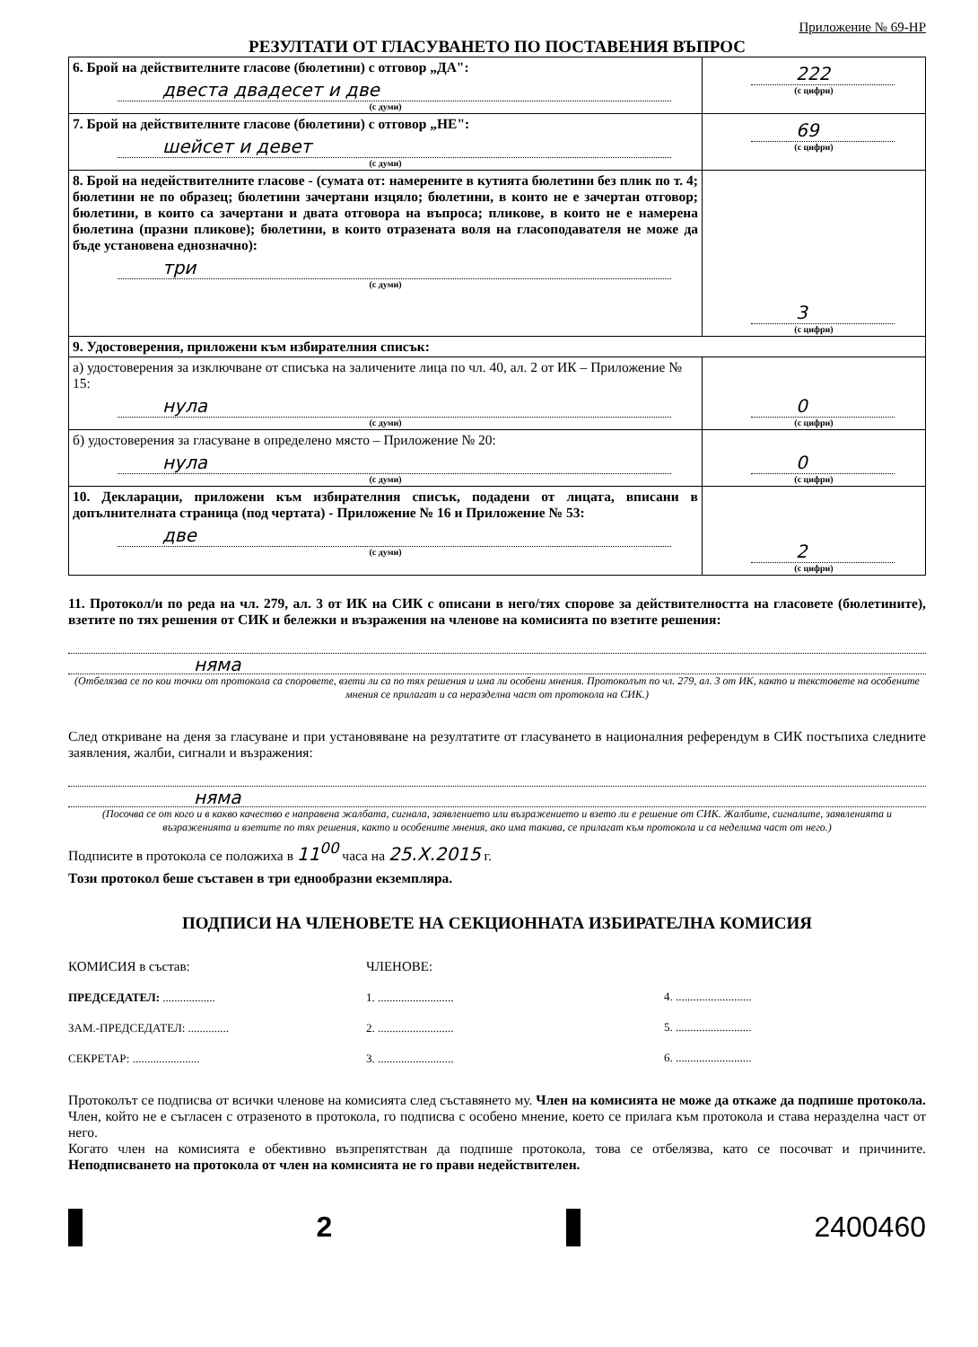Приложение № 69-НР
РЕЗУЛТАТИ ОТ ГЛАСУВАНЕТО ПО ПОСТАВЕНИЯ ВЪПРОС
| 6. Брой на действителните гласове (бюлетини) с отговор „ДА": двеста двадесет и две (с думи) | 222 (с цифри) |
| 7. Брой на действителните гласове (бюлетини) с отговор „НЕ": шейсет и девет (с думи) | 69 (с цифри) |
| 8. Брой на недействителните гласове - (сумата от: намерените в кутията бюлетини без плик по т. 4; бюлетини не по образец; бюлетини зачертани изцяло; бюлетини, в които не е зачертан отговор; бюлетини, в които са зачертани и двата отговора на въпроса; пликове, в които не е намерена бюлетина (празни пликове); бюлетини, в които отразената воля на гласоподавателя не може да бъде установена еднозначно): три (с думи) | 3 (с цифри) |
| 9. Удостоверения, приложени към избирателния списък: | |
| а) удостоверения за изключване от списъка на заличените лица по чл. 40, ал. 2 от ИК – Приложение № 15: нула (с думи) | 0 (с цифри) |
| б) удостоверения за гласуване в определено място – Приложение № 20: нула (с думи) | 0 (с цифри) |
| 10. Декларации, приложени към избирателния списък, подадени от лицата, вписани в допълнителната страница (под чертата) - Приложение № 16 и Приложение № 53: две (с думи) | 2 (с цифри) |
11. Протокол/и по реда на чл. 279, ал. 3 от ИК на СИК с описани в него/тях спорове за действителността на гласовете (бюлетините), взетите по тях решения от СИК и бележки и възражения на членове на комисията по взетите решения:
няма
(Отбелязва се по кои точки от протокола са споровете, взети ли са по тях решения и има ли особени мнения. Протоколът по чл. 279, ал. 3 от ИК, както и текстовете на особените мнения се прилагат и са неразделна част от протокола на СИК.)
След откриване на деня за гласуване и при установяване на резултатите от гласуването в националния референдум в СИК постъпиха следните заявления, жалби, сигнали и възражения:
няма
(Посочва се от кого и в какво качество е направена жалбата, сигнала, заявлението или възражението и взето ли е решение от СИК. Жалбите, сигналите, заявленията и възраженията и взетите по тях решения, както и особените мнения, ако има такива, се прилагат към протокола и са неделима част от него.)
Подписите в протокола се положиха в 11<sup>00</sup> часа на 25.X.2015 г.
Този протокол беше съставен в три еднообразни екземпляра.
ПОДПИСИ НА ЧЛЕНОВЕТЕ НА СЕКЦИОННАТА ИЗБИРАТЕЛНА КОМИСИЯ
КОМИСИЯ в състав:
ПРЕДСЕДАТЕЛ: ..................
ЗАМ.-ПРЕДСЕДАТЕЛ: ..............
СЕКРЕТАР: .......................
ЧЛЕНОВЕ:
1. ..........................
2. ..........................
3. ..........................
4. ..........................
5. ..........................
6. ..........................
Протоколът се подписва от всички членове на комисията след съставянето му. Член на комисията не може да откаже да подпише протокола. Член, който не е съгласен с отразеното в протокола, го подписва с особено мнение, което се прилага към протокола и става неразделна част от него.
Когато член на комисията е обективно възпрепятстван да подпише протокола, това се отбелязва, като се посочват и причините. Неподписването на протокола от член на комисията не го прави недействителен.
2 2400460